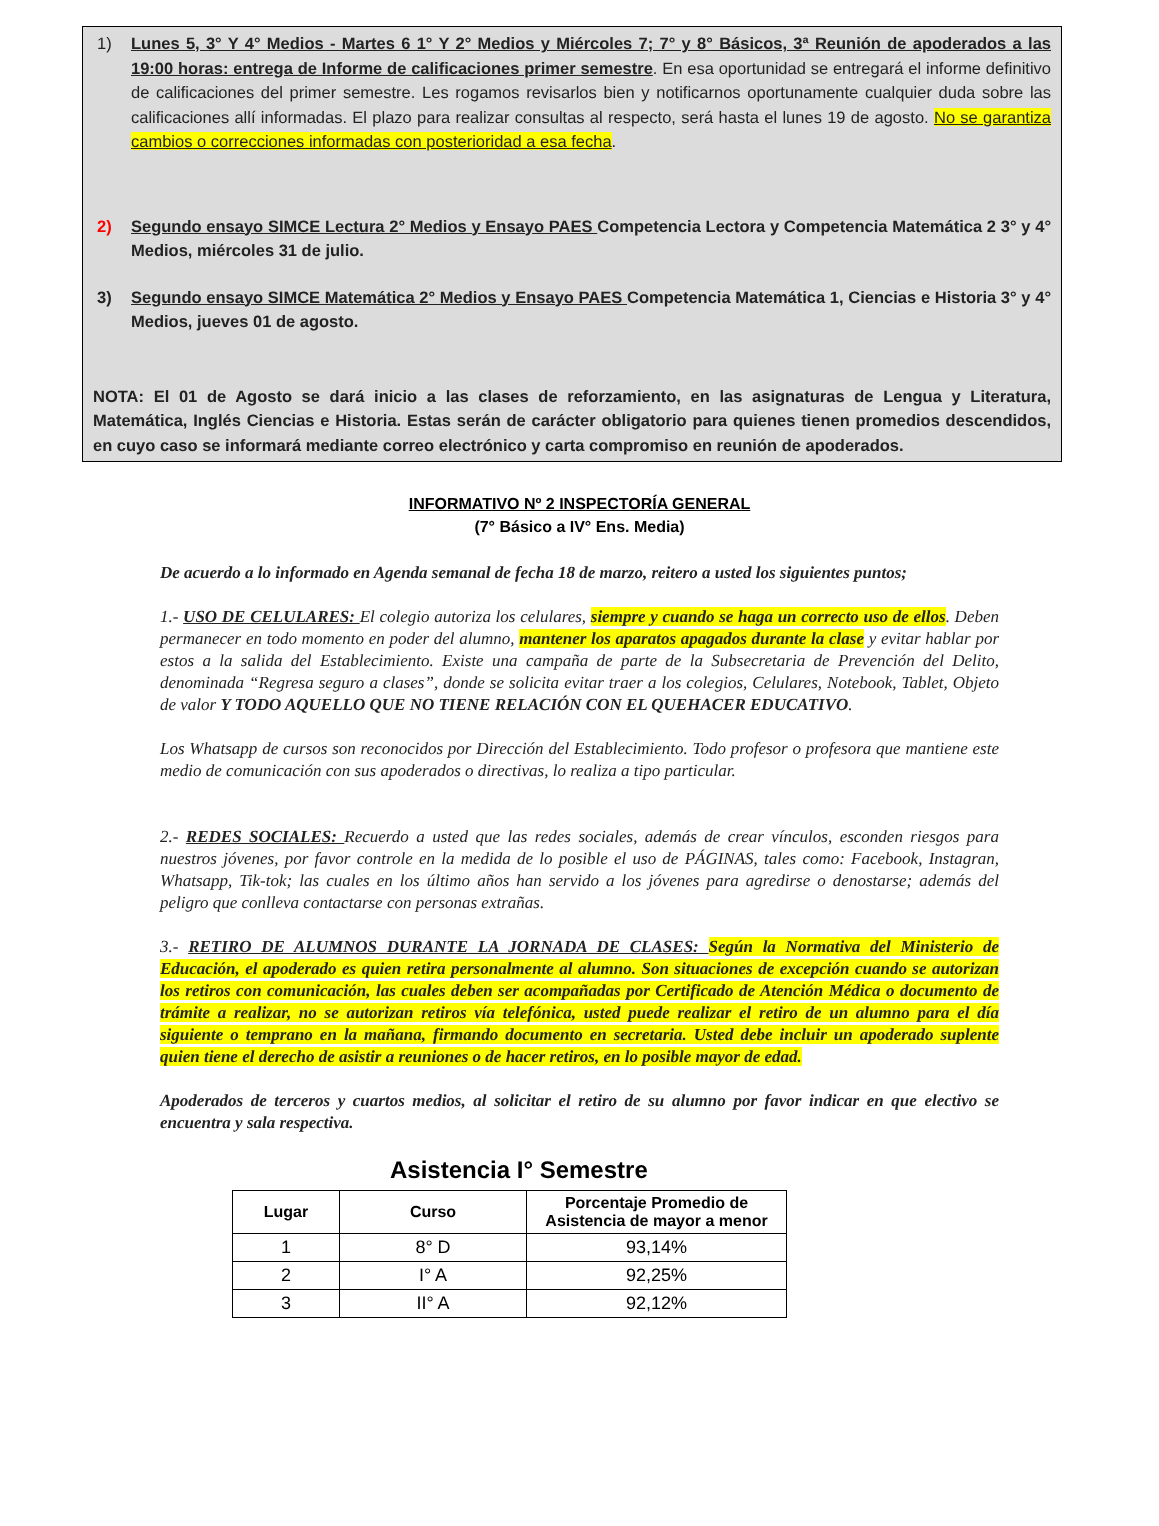1) Lunes 5, 3° Y 4° Medios - Martes 6 1° Y 2° Medios y Miércoles 7; 7° y 8° Básicos, 3ª Reunión de apoderados a las 19:00 horas: entrega de Informe de calificaciones primer semestre. En esa oportunidad se entregará el informe definitivo de calificaciones del primer semestre. Les rogamos revisarlos bien y notificarnos oportunamente cualquier duda sobre las calificaciones allí informadas. El plazo para realizar consultas al respecto, será hasta el lunes 19 de agosto. No se garantiza cambios o correcciones informadas con posterioridad a esa fecha.
2) Segundo ensayo SIMCE Lectura 2° Medios y Ensayo PAES Competencia Lectora y Competencia Matemática 2 3° y 4° Medios, miércoles 31 de julio.
3) Segundo ensayo SIMCE Matemática 2° Medios y Ensayo PAES Competencia Matemática 1, Ciencias e Historia 3° y 4° Medios, jueves 01 de agosto.
NOTA: El 01 de Agosto se dará inicio a las clases de reforzamiento, en las asignaturas de Lengua y Literatura, Matemática, Inglés Ciencias e Historia. Estas serán de carácter obligatorio para quienes tienen promedios descendidos, en cuyo caso se informará mediante correo electrónico y carta compromiso en reunión de apoderados.
INFORMATIVO Nº 2 INSPECTORÍA GENERAL
(7° Básico a IV° Ens. Media)
De acuerdo a lo informado en Agenda semanal de fecha 18 de marzo, reitero a usted los siguientes puntos;
1.- USO DE CELULARES: El colegio autoriza los celulares, siempre y cuando se haga un correcto uso de ellos. Deben permanecer en todo momento en poder del alumno, mantener los aparatos apagados durante la clase y evitar hablar por estos a la salida del Establecimiento. Existe una campaña de parte de la Subsecretaria de Prevención del Delito, denominada “Regresa seguro a clases”, donde se solicita evitar traer a los colegios, Celulares, Notebook, Tablet, Objeto de valor Y TODO AQUELLO QUE NO TIENE RELACIÓN CON EL QUEHACER EDUCATIVO.
Los Whatsapp de cursos son reconocidos por Dirección del Establecimiento. Todo profesor o profesora que mantiene este medio de comunicación con sus apoderados o directivas, lo realiza a tipo particular.
2.- REDES SOCIALES: Recuerdo a usted que las redes sociales, además de crear vínculos, esconden riesgos para nuestros jóvenes, por favor controle en la medida de lo posible el uso de PÁGINAS, tales como: Facebook, Instagran, Whatsapp, Tik-tok; las cuales en los último años han servido a los jóvenes para agredirse o denostarse; además del peligro que conlleva contactarse con personas extrañas.
3.- RETIRO DE ALUMNOS DURANTE LA JORNADA DE CLASES: Según la Normativa del Ministerio de Educación, el apoderado es quien retira personalmente al alumno. Son situaciones de excepción cuando se autorizan los retiros con comunicación, las cuales deben ser acompañadas por Certificado de Atención Médica o documento de trámite a realizar, no se autorizan retiros vía telefónica, usted puede realizar el retiro de un alumno para el día siguiente o temprano en la mañana, firmando documento en secretaria. Usted debe incluir un apoderado suplente quien tiene el derecho de asistir a reuniones o de hacer retiros, en lo posible mayor de edad.
Apoderados de terceros y cuartos medios, al solicitar el retiro de su alumno por favor indicar en que electivo se encuentra y sala respectiva.
Asistencia I° Semestre
| Lugar | Curso | Porcentaje Promedio de Asistencia de mayor a menor |
| --- | --- | --- |
| 1 | 8° D | 93,14% |
| 2 | I° A | 92,25% |
| 3 | II° A | 92,12% |